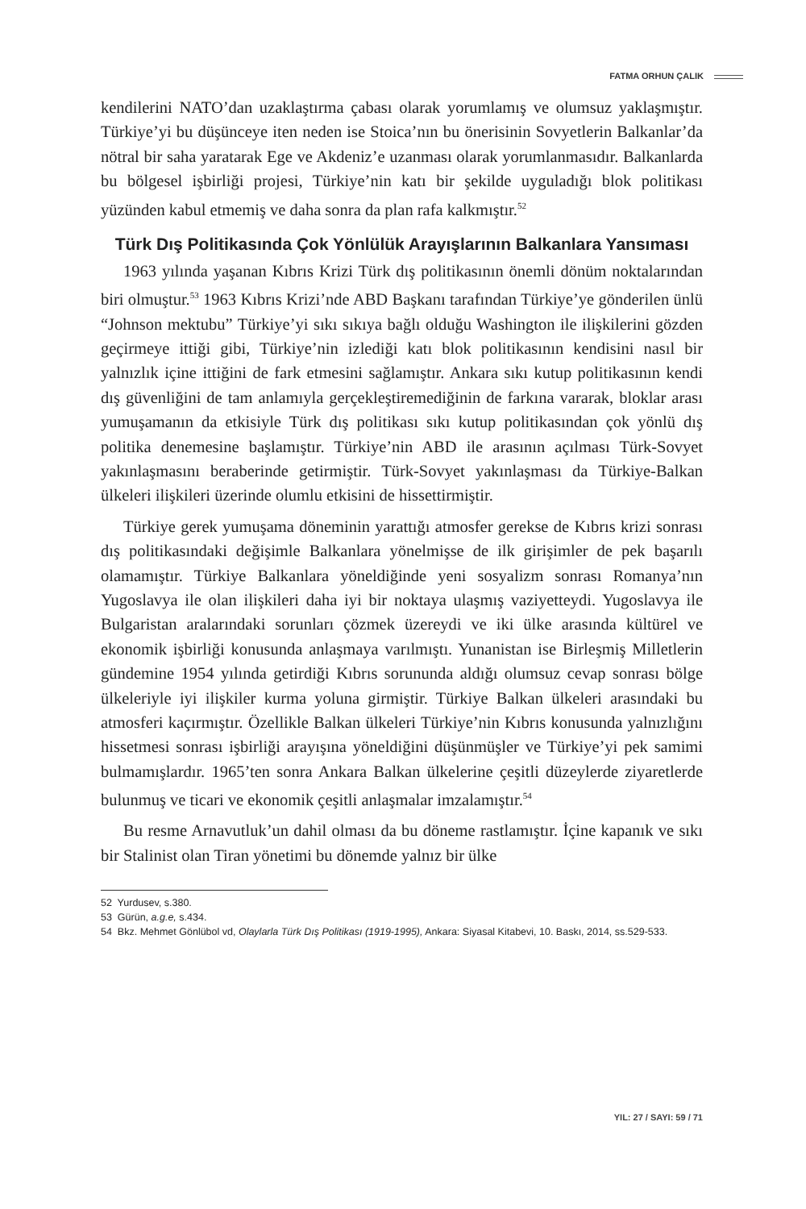FATMA ORHUN ÇALIK
kendilerini NATO’dan uzaklaştırma çabası olarak yorumlamış ve olumsuz yaklaşmıştır. Türkiye’yi bu düşünceye iten neden ise Stoica’nın bu önerisinin Sovyetlerin Balkanlar’da nötral bir saha yaratarak Ege ve Akdeniz’e uzanması olarak yorumlanmasıdır. Balkanlarda bu bölgesel işbirliği projesi, Türkiye’nin katı bir şekilde uyguladığı blok politikası yüzünden kabul etmemiş ve daha sonra da plan rafa kalkmıştır.<sup>52</sup>
Türk Dış Politikasında Çok Yönlülük Arayışlarının Balkanlara Yansıması
1963 yılında yaşanan Kıbrıs Krizi Türk dış politikasının önemli dönüm noktalarından biri olmuştur.<sup>53</sup> 1963 Kıbrıs Krizi’nde ABD Başkanı tarafından Türkiye’ye gönderilen ünlü “Johnson mektubu” Türkiye’yi sıkı sıkıya bağlı olduğu Washington ile ilişkilerini gözden geçirmeye ittiği gibi, Türkiye’nin izlediği katı blok politikasının kendisini nasıl bir yalnızlık içine ittiğini de fark etmesini sağlamıştır. Ankara sıkı kutup politikasının kendi dış güvenliğini de tam anlamıyla gerçekleştiremediğinin de farkına vararak, bloklar arası yumuşamanın da etkisiyle Türk dış politikası sıkı kutup politikasından çok yönlü dış politika denemesine başlamıştır. Türkiye’nin ABD ile arasının açılması Türk-Sovyet yakınlaşmasını beraberinde getirmiştir. Türk-Sovyet yakınlaşması da Türkiye-Balkan ülkeleri ilişkileri üzerinde olumlu etkisini de hissettirmiştir.
Türkiye gerek yumuşama döneminin yarattığı atmosfer gerekse de Kıbrıs krizi sonrası dış politikasındaki değişimle Balkanlara yönelmişse de ilk girişimler de pek başarılı olamamıştır. Türkiye Balkanlara yöneldiğinde yeni sosyalizm sonrası Romanya’nın Yugoslavya ile olan ilişkileri daha iyi bir noktaya ulaşmış vaziyetteydi. Yugoslavya ile Bulgaristan aralarındaki sorunları çözmek üzereydi ve iki ülke arasında kültürel ve ekonomik işbirliği konusunda anlaşmaya varılmıştı. Yunanistan ise Birleşmiş Milletlerin gündemine 1954 yılında getirdiği Kıbrıs sorununda aldığı olumsuz cevap sonrası bölge ülkeleriyle iyi ilişkiler kurma yoluna girmiştir. Türkiye Balkan ülkeleri arasındaki bu atmosferi kaçırmıştır. Özellikle Balkan ülkeleri Türkiye’nin Kıbrıs konusunda yalnızlığını hissetmesi sonrası işbirliği arayışına yöneldiğini düşünmüşler ve Türkiye’yi pek samimi bulmamışlardır. 1965’ten sonra Ankara Balkan ülkelerine çeşitli düzeylerde ziyaretlerde bulunmuş ve ticari ve ekonomik çeşitli anlaşmalar imzalamıştır.<sup>54</sup>
Bu resme Arnavutluk’un dahil olması da bu döneme rastlamıştır. İçine kapanık ve sıkı bir Stalinist olan Tiran yönetimi bu dönemde yalnız bir ülke
52 Yurdusev, s.380.
53 Gürün, a.g.e, s.434.
54 Bkz. Mehmet Gönlübol vd, Olaylarla Türk Dış Politikası (1919-1995), Ankara: Siyasal Kitabevi, 10. Baskı, 2014, ss.529-533.
YIL: 27 / SAYI: 59 / 71